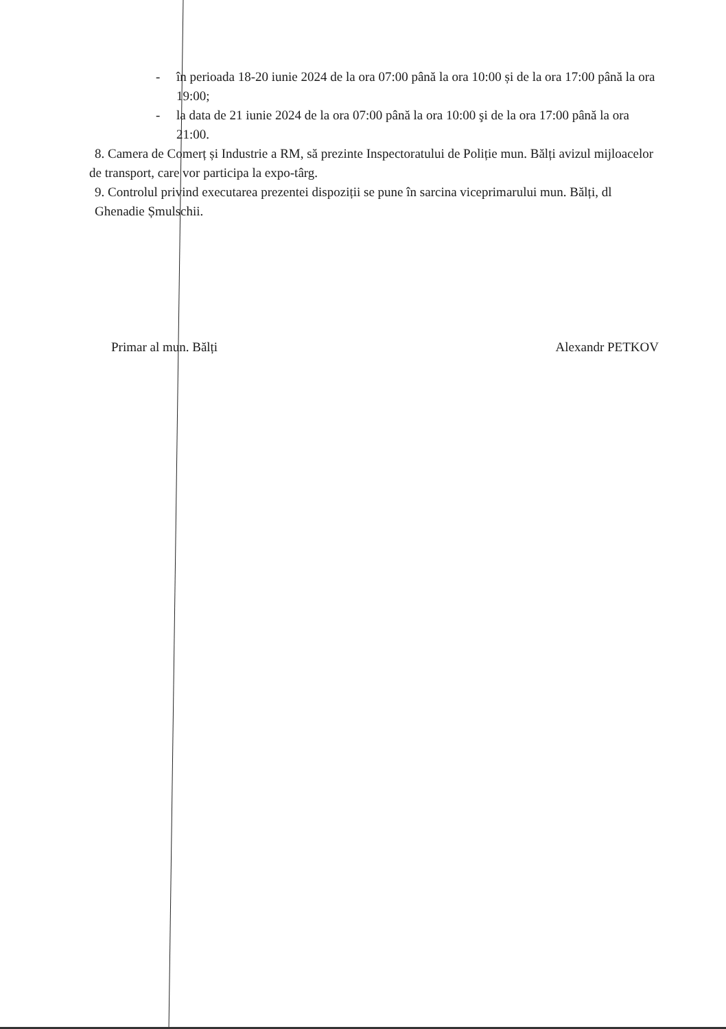- în perioada 18-20 iunie 2024 de la ora 07:00 până la ora 10:00 și de la ora 17:00 până la ora 19:00;
- la data de 21 iunie 2024 de la ora 07:00 până la ora 10:00 şi de la ora 17:00 până la ora 21:00.
8. Camera de Comerț și Industrie a RM, să prezinte Inspectoratului de Poliție mun. Bălți avizul mijloacelor de transport, care vor participa la expo-târg.
9. Controlul privind executarea prezentei dispoziții se pune în sarcina viceprimarului mun. Bălți, dl Ghenadie Șmulschii.
Primar al mun. Bălți Alexandr PETKOV